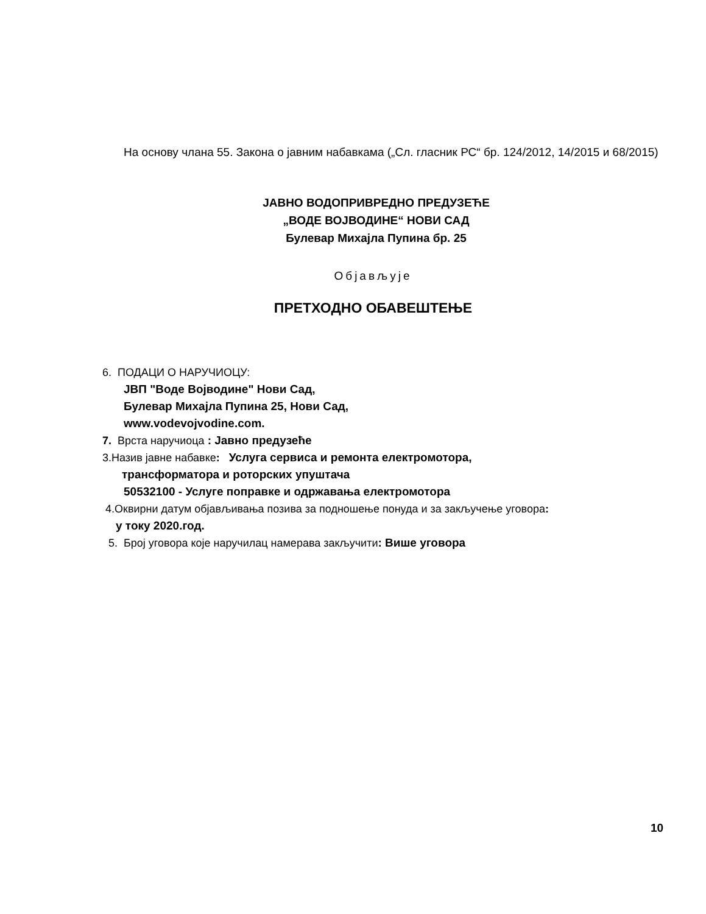На основу члана 55. Закона о јавним набавкама („Сл. гласник РС“ бр. 124/2012, 14/2015 и 68/2015)
ЈАВНО ВОДОПРИВРЕДНО ПРЕДУЗЕЋЕ
„ВОДЕ ВОЈВОДИНЕ“ НОВИ САД
Булевар Михајла Пупина бр. 25
Објављује
ПРЕТХОДНО ОБАВЕШТЕЊЕ
6. ПОДАЦИ О НАРУЧИОЦУ:
ЈВП "Воде Војводине" Нови Сад,
Булевар Михајла Пупина 25, Нови Сад,
www.vodevojvodine.com.
7. Врста наручиоца : Јавно предузеће
3.Назив јавне набавке: Услуга сервиса и ремонта електромотора,
трансформатора и роторских упуштача
50532100 - Услуге поправке и одржавања електромотора
4.Оквирни датум објављивања позива за подношење понуда и за закључење уговора:
у току 2020.год.
5. Број уговора које наручилац намерава закључити: Више уговора
10